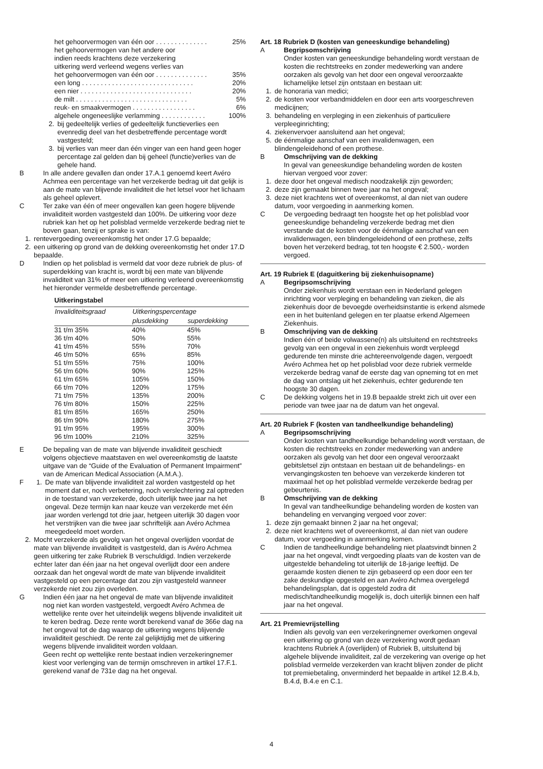het gehoorvermogen van één oor . . . . . . . . . . . . . . 25%
het gehoorvermogen van het andere oor
indien reeds krachtens deze verzekering
uitkering werd verleend wegens verlies van
het gehoorvermogen van één oor . . . . . . . . . . . . . . 35%
een long . . . . . . . . . . . . . . . . . . . . . . . . . . . . . . 20%
een nier . . . . . . . . . . . . . . . . . . . . . . . . . . . . . . 20%
de milt . . . . . . . . . . . . . . . . . . . . . . . . . . . . . . 5%
reuk- en smaakvermogen . . . . . . . . . . . . . . . . . 6%
algehele ongeneeslijke verlamming . . . . . . . . . . . . 100%
2. bij gedeeltelijk verlies of gedeeltelijk functieverlies een evenredig deel van het desbetreffende percentage wordt vastgesteld;
3. bij verlies van meer dan één vinger van een hand geen hoger percentage zal gelden dan bij geheel (functie)verlies van de gehele hand.
B In alle andere gevallen dan onder 17.A.1 genoemd keert Avéro Achmea een percentage van het verzekerde bedrag uit dat gelijk is aan de mate van blijvende invaliditeit die het letsel voor het lichaam als geheel oplevert.
C Ter zake van één of meer ongevallen kan geen hogere blijvende invaliditeit worden vastgesteld dan 100%. De uitkering voor deze rubriek kan het op het polisblad vermelde verzekerde bedrag niet te boven gaan, tenzij er sprake is van:
1. rentevergoeding overeenkomstig het onder 17.G bepaalde;
2. een uitkering op grond van de dekking overeenkomstig het onder 17.D bepaalde.
D Indien op het polisblad is vermeld dat voor deze rubriek de plus- of superdekking van kracht is, wordt bij een mate van blijvende invaliditeit van 31% of meer een uitkering verleend overeenkomstig het hieronder vermelde desbetreffende percentage.
Uitkeringstabel
| Invaliditeitsgraad | Uitkeringspercentage | |
| --- | --- | --- |
| | plusdekking | superdekking |
| 31 t/m 35% | 40% | 45% |
| 36 t/m 40% | 50% | 55% |
| 41 t/m 45% | 55% | 70% |
| 46 t/m 50% | 65% | 85% |
| 51 t/m 55% | 75% | 100% |
| 56 t/m 60% | 90% | 125% |
| 61 t/m 65% | 105% | 150% |
| 66 t/m 70% | 120% | 175% |
| 71 t/m 75% | 135% | 200% |
| 76 t/m 80% | 150% | 225% |
| 81 t/m 85% | 165% | 250% |
| 86 t/m 90% | 180% | 275% |
| 91 t/m 95% | 195% | 300% |
| 96 t/m 100% | 210% | 325% |
E De bepaling van de mate van blijvende invaliditeit geschiedt volgens objectieve maatstaven en wel overeenkomstig de laatste uitgave van de “Guide of the Evaluation of Permanent Impairment” van de American Medical Association (A.M.A.).
F 1. De mate van blijvende invaliditeit zal worden vastgesteld op het moment dat er, noch verbetering, noch verslechtering zal optreden in de toestand van verzekerde, doch uiterlijk twee jaar na het ongeval. Deze termijn kan naar keuze van verzekerde met één jaar worden verlengd tot drie jaar, hetgeen uiterlijk 30 dagen voor het verstrijken van die twee jaar schriftelijk aan Avéro Achmea meegedeeld moet worden.
2. Mocht verzekerde als gevolg van het ongeval overlijden voordat de mate van blijvende invaliditeit is vastgesteld, dan is Avéro Achmea geen uitkering ter zake Rubriek B verschuldigd. Indien verzekerde echter later dan één jaar na het ongeval overlijdt door een andere oorzaak dan het ongeval wordt de mate van blijvende invaliditeit vastgesteld op een percentage dat zou zijn vastgesteld wanneer verzekerde niet zou zijn overleden.
G Indien één jaar na het ongeval de mate van blijvende invaliditeit nog niet kan worden vastgesteld, vergoedt Avéro Achmea de wettelijke rente over het uiteindelijk wegens blijvende invaliditeit uit te keren bedrag. Deze rente wordt berekend vanaf de 366e dag na het ongeval tot de dag waarop de uitkering wegens blijvende invaliditeit geschiedt. De rente zal gelijktijdig met de uitkering wegens blijvende invaliditeit worden voldaan.
Geen recht op wettelijke rente bestaat indien verzekeringnemer kiest voor verlenging van de termijn omschreven in artikel 17.F.1. gerekend vanaf de 731e dag na het ongeval.
Art. 18 Rubriek D (kosten van geneeskundige behandeling)
A Begripsomschrijving
Onder kosten van geneeskundige behandeling wordt verstaan de kosten die rechtstreeks en zonder medewerking van andere oorzaken als gevolg van het door een ongeval veroorzaakte lichamelijke letsel zijn ontstaan en bestaan uit:
1. de honoraria van medici;
2. de kosten voor verbandmiddelen en door een arts voorgeschreven medicijnen;
3. behandeling en verpleging in een ziekenhuis of particuliere verpleeginrichting;
4. ziekenvervoer aansluitend aan het ongeval;
5. de éénmalige aanschaf van een invalidenwagen, een blindengeleidehond of een prothese.
B Omschrijving van de dekking
In geval van geneeskundige behandeling worden de kosten hiervan vergoed voor zover:
1. deze door het ongeval medisch noodzakelijk zijn geworden;
2. deze zijn gemaakt binnen twee jaar na het ongeval;
3. deze niet krachtens wet of overeenkomst, al dan niet van oudere datum, voor vergoeding in aanmerking komen.
C De vergoeding bedraagt ten hoogste het op het polisblad voor geneeskundige behandeling verzekerde bedrag met dien verstande dat de kosten voor de éénmalige aanschaf van een invalidenwagen, een blindengeleidehond of een prothese, zelfs boven het verzekerd bedrag, tot ten hoogste € 2.500,- worden vergoed.
Art. 19 Rubriek E (daguitkering bij ziekenhuisopname)
A Begripsomschrijving
Onder ziekenhuis wordt verstaan een in Nederland gelegen inrichting voor verpleging en behandeling van zieken, die als ziekenhuis door de bevoegde overheidsinstantie is erkend alsmede een in het buitenland gelegen en ter plaatse erkend Algemeen Ziekenhuis.
B Omschrijving van de dekking
Indien één of beide volwassene(n) als uitsluitend en rechtstreeks gevolg van een ongeval in een ziekenhuis wordt verpleegd gedurende ten minste drie achtereenvolgende dagen, vergoedt Avéro Achmea het op het polisblad voor deze rubriek vermelde verzekerde bedrag vanaf de eerste dag van opneming tot en met de dag van ontslag uit het ziekenhuis, echter gedurende ten hoogste 30 dagen.
C De dekking volgens het in 19.B bepaalde strekt zich uit over een periode van twee jaar na de datum van het ongeval.
Art. 20 Rubriek F (kosten van tandheelkundige behandeling)
A Begripsomschrijving
Onder kosten van tandheelkundige behandeling wordt verstaan, de kosten die rechtstreeks en zonder medewerking van andere oorzaken als gevolg van het door een ongeval veroorzaakt gebitsletsel zijn ontstaan en bestaan uit de behandelings- en vervangingskosten ten behoeve van verzekerde kinderen tot maximaal het op het polisblad vermelde verzekerde bedrag per gebeurtenis.
B Omschrijving van de dekking
In geval van tandheelkundige behandeling worden de kosten van behandeling en vervanging vergoed voor zover:
1. deze zijn gemaakt binnen 2 jaar na het ongeval;
2. deze niet krachtens wet of overeenkomst, al dan niet van oudere datum, voor vergoeding in aanmerking komen.
C Indien de tandheelkundige behandeling niet plaatsvindt binnen 2 jaar na het ongeval, vindt vergoeding plaats van de kosten van de uitgestelde behandeling tot uiterlijk de 18-jarige leeftijd. De geraamde kosten dienen te zijn gebaseerd op een door een ter zake deskundige opgesteld en aan Avéro Achmea overgelegd behandelingsplan, dat is opgesteld zodra dit medisch/tandheelkundig mogelijk is, doch uiterlijk binnen een half jaar na het ongeval.
Art. 21 Premievrijstelling
Indien als gevolg van een verzekeringnemer overkomen ongeval een uitkering op grond van deze verzekering wordt gedaan krachtens Rubriek A (overlijden) of Rubriek B, uitsluitend bij algehele blijvende invaliditeit, zal de verzekering van overige op het polisblad vermelde verzekerden van kracht blijven zonder de plicht tot premiebetaling, onverminderd het bepaalde in artikel 12.B.4.b, B.4.d, B.4.e en C.1.
4